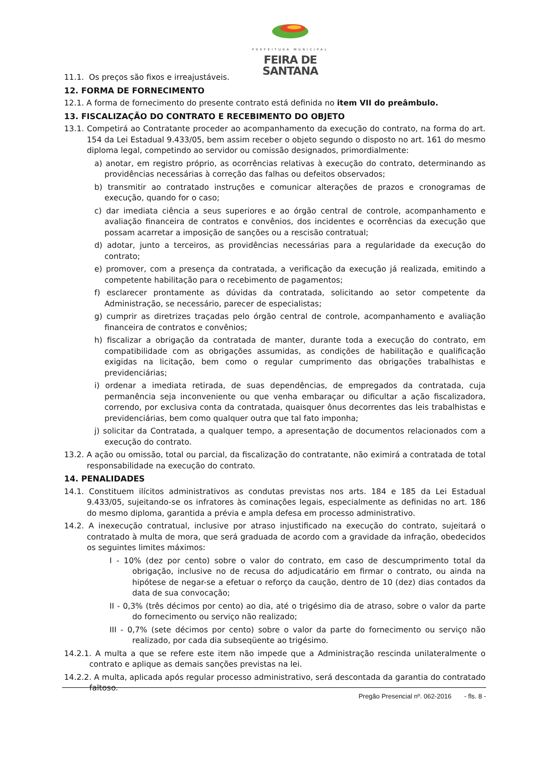PREFEITURA MUNICIPAL
FEIRA DE SANTANA
11.1. Os preços são fixos e irreajustáveis.
12. FORMA DE FORNECIMENTO
12.1. A forma de fornecimento do presente contrato está definida no item VII do preâmbulo.
13. FISCALIZAÇÃO DO CONTRATO E RECEBIMENTO DO OBJETO
13.1. Competirá ao Contratante proceder ao acompanhamento da execução do contrato, na forma do art. 154 da Lei Estadual 9.433/05, bem assim receber o objeto segundo o disposto no art. 161 do mesmo diploma legal, competindo ao servidor ou comissão designados, primordialmente:
a) anotar, em registro próprio, as ocorrências relativas à execução do contrato, determinando as providências necessárias à correção das falhas ou defeitos observados;
b) transmitir ao contratado instruções e comunicar alterações de prazos e cronogramas de execução, quando for o caso;
c) dar imediata ciência a seus superiores e ao órgão central de controle, acompanhamento e avaliação financeira de contratos e convênios, dos incidentes e ocorrências da execução que possam acarretar a imposição de sanções ou a rescisão contratual;
d) adotar, junto a terceiros, as providências necessárias para a regularidade da execução do contrato;
e) promover, com a presença da contratada, a verificação da execução já realizada, emitindo a competente habilitação para o recebimento de pagamentos;
f) esclarecer prontamente as dúvidas da contratada, solicitando ao setor competente da Administração, se necessário, parecer de especialistas;
g) cumprir as diretrizes traçadas pelo órgão central de controle, acompanhamento e avaliação financeira de contratos e convênios;
h) fiscalizar a obrigação da contratada de manter, durante toda a execução do contrato, em compatibilidade com as obrigações assumidas, as condições de habilitação e qualificação exigidas na licitação, bem como o regular cumprimento das obrigações trabalhistas e previdenciárias;
i) ordenar a imediata retirada, de suas dependências, de empregados da contratada, cuja permanência seja inconveniente ou que venha embaraçar ou dificultar a ação fiscalizadora, correndo, por exclusiva conta da contratada, quaisquer ônus decorrentes das leis trabalhistas e previdenciárias, bem como qualquer outra que tal fato imponha;
j) solicitar da Contratada, a qualquer tempo, a apresentação de documentos relacionados com a execução do contrato.
13.2. A ação ou omissão, total ou parcial, da fiscalização do contratante, não eximirá a contratada de total responsabilidade na execução do contrato.
14. PENALIDADES
14.1. Constituem ilícitos administrativos as condutas previstas nos arts. 184 e 185 da Lei Estadual 9.433/05, sujeitando-se os infratores às cominações legais, especialmente as definidas no art. 186 do mesmo diploma, garantida a prévia e ampla defesa em processo administrativo.
14.2. A inexecução contratual, inclusive por atraso injustificado na execução do contrato, sujeitará o contratado à multa de mora, que será graduada de acordo com a gravidade da infração, obedecidos os seguintes limites máximos:
I - 10% (dez por cento) sobre o valor do contrato, em caso de descumprimento total da obrigação, inclusive no de recusa do adjudicatário em firmar o contrato, ou ainda na hipótese de negar-se a efetuar o reforço da caução, dentro de 10 (dez) dias contados da data de sua convocação;
II - 0,3% (três décimos por cento) ao dia, até o trigésimo dia de atraso, sobre o valor da parte do fornecimento ou serviço não realizado;
III - 0,7% (sete décimos por cento) sobre o valor da parte do fornecimento ou serviço não realizado, por cada dia subseqüente ao trigésimo.
14.2.1. A multa a que se refere este item não impede que a Administração rescinda unilateralmente o contrato e aplique as demais sanções previstas na lei.
14.2.2. A multa, aplicada após regular processo administrativo, será descontada da garantia do contratado faltoso.
Pregão Presencial nº. 062-2016 - fls. 8 -